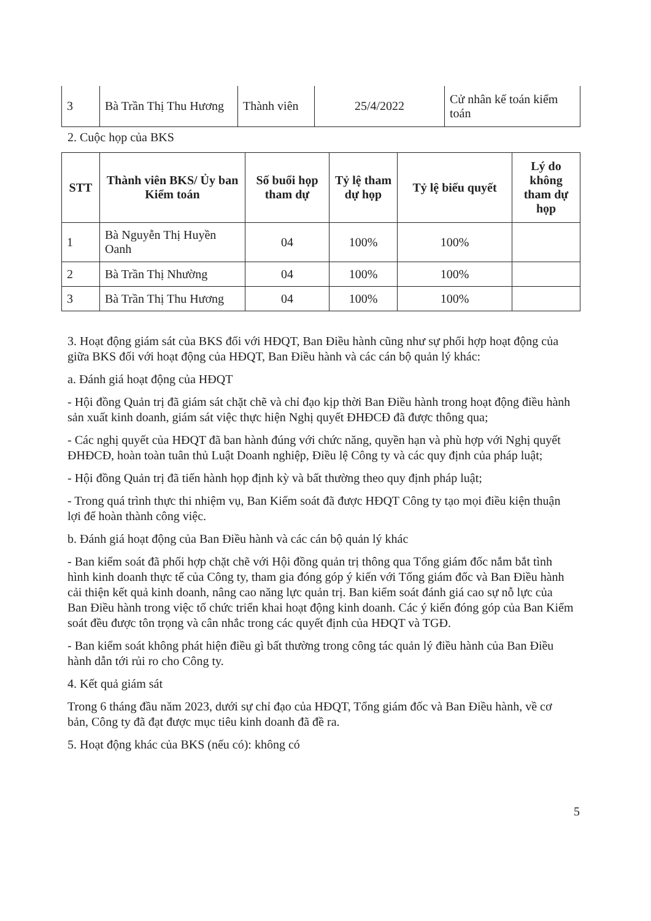| 3 | Bà Trần Thị Thu Hương | Thành viên | 25/4/2022 | Cử nhân kế toán kiểm toán |
2. Cuộc họp của BKS
| STT | Thành viên BKS/ Ủy ban Kiểm toán | Số buổi họp tham dự | Tỷ lệ tham dự họp | Tỷ lệ biểu quyết | Lý do không tham dự họp |
| --- | --- | --- | --- | --- | --- |
| 1 | Bà Nguyễn Thị Huyền Oanh | 04 | 100% | 100% | |
| 2 | Bà Trần Thị Nhường | 04 | 100% | 100% | |
| 3 | Bà Trần Thị Thu Hương | 04 | 100% | 100% | |
3. Hoạt động giám sát của BKS đối với HĐQT, Ban Điều hành cũng như sự phối hợp hoạt động của giữa BKS đối với hoạt động của HĐQT, Ban Điều hành và các cán bộ quản lý khác:
a. Đánh giá hoạt động của HĐQT
- Hội đồng Quản trị đã giám sát chặt chẽ và chỉ đạo kịp thời Ban Điều hành trong hoạt động điều hành sản xuất kinh doanh, giám sát việc thực hiện Nghị quyết ĐHĐCĐ đã được thông qua;
- Các nghị quyết của HĐQT đã ban hành đúng với chức năng, quyền hạn và phù hợp với Nghị quyết ĐHĐCĐ, hoàn toàn tuân thủ Luật Doanh nghiệp, Điều lệ Công ty và các quy định của pháp luật;
- Hội đồng Quản trị đã tiến hành họp định kỳ và bất thường theo quy định pháp luật;
- Trong quá trình thực thi nhiệm vụ, Ban Kiểm soát đã được HĐQT Công ty tạo mọi điều kiện thuận lợi để hoàn thành công việc.
b. Đánh giá hoạt động của Ban Điều hành và các cán bộ quản lý khác
- Ban kiểm soát đã phối hợp chặt chẽ với Hội đồng quản trị thông qua Tổng giám đốc nắm bắt tình hình kinh doanh thực tế của Công ty, tham gia đóng góp ý kiến với Tổng giám đốc và Ban Điều hành cải thiện kết quả kinh doanh, nâng cao năng lực quản trị. Ban kiểm soát đánh giá cao sự nỗ lực của Ban Điều hành trong việc tổ chức triển khai hoạt động kinh doanh. Các ý kiến đóng góp của Ban Kiểm soát đều được tôn trọng và cân nhắc trong các quyết định của HĐQT và TGĐ.
- Ban kiểm soát không phát hiện điều gì bất thường trong công tác quản lý điều hành của Ban Điều hành dẫn tới rủi ro cho Công ty.
4. Kết quả giám sát
Trong 6 tháng đầu năm 2023, dưới sự chỉ đạo của HĐQT, Tổng giám đốc và Ban Điều hành, về cơ bản, Công ty đã đạt được mục tiêu kinh doanh đã đề ra.
5. Hoạt động khác của BKS (nếu có): không có
5